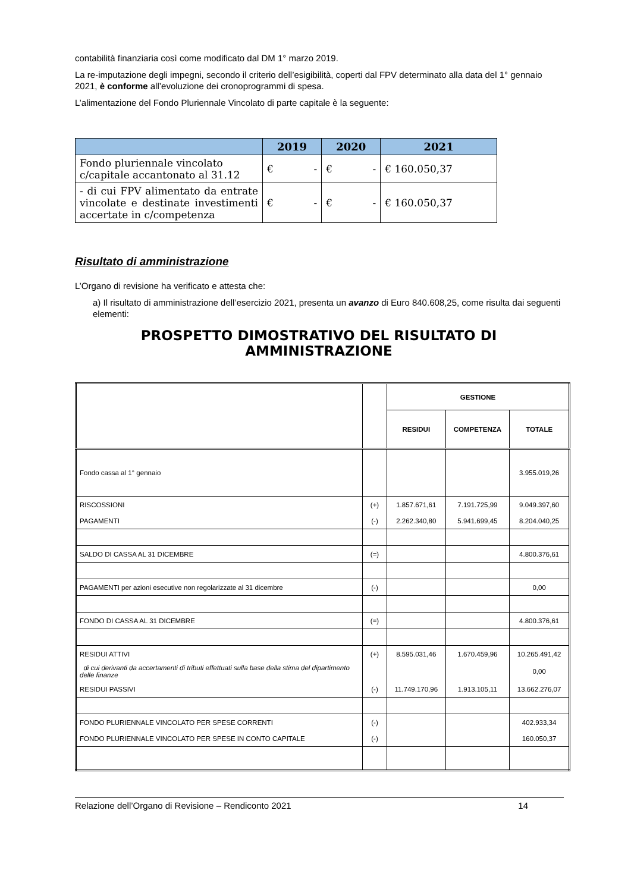contabilità finanziaria così come modificato dal DM 1° marzo 2019.
La re-imputazione degli impegni, secondo il criterio dell’esigibilità, coperti dal FPV determinato alla data del 1° gennaio 2021, è conforme all’evoluzione dei cronoprogrammi di spesa.
L’alimentazione del Fondo Pluriennale Vincolato di parte capitale è la seguente:
| | 2019 | 2020 | 2021 |
| --- | --- | --- | --- |
| Fondo pluriennale vincolato c/capitale accantonato al 31.12 | € - | € - | € 160.050,37 |
| - di cui FPV alimentato da entrate vincolate e destinate investimenti accertate in c/competenza | € - | € - | € 160.050,37 |
Risultato di amministrazione
L’Organo di revisione ha verificato e attesta che:
a) Il risultato di amministrazione dell’esercizio 2021, presenta un avanzo di Euro 840.608,25, come risulta dai seguenti elementi:
PROSPETTO DIMOSTRATIVO DEL RISULTATO DI AMMINISTRAZIONE
| | | GESTIONE | | |
| | | RESIDUI | COMPETENZA | TOTALE |
| Fondo cassa al 1° gennaio | | | | 3.955.019,26 |
| RISCOSSIONI | (+) | 1.857.671,61 | 7.191.725,99 | 9.049.397,60 |
| PAGAMENTI | (-) | 2.262.340,80 | 5.941.699,45 | 8.204.040,25 |
| SALDO DI CASSA AL 31 DICEMBRE | (=) | | | 4.800.376,61 |
| PAGAMENTI per azioni esecutive non regolarizzate al 31 dicembre | (-) | | | 0,00 |
| FONDO DI CASSA AL 31 DICEMBRE | (=) | | | 4.800.376,61 |
| RESIDUI ATTIVI | (+) | 8.595.031,46 | 1.670.459,96 | 10.265.491,42 |
| di cui derivanti da accertamenti di tributi effettuati sulla base della stima del dipartimento delle finanze | | | | 0,00 |
| RESIDUI PASSIVI | (-) | 11.749.170,96 | 1.913.105,11 | 13.662.276,07 |
| FONDO PLURIENNALE VINCOLATO PER SPESE CORRENTI | (-) | | | 402.933,34 |
| FONDO PLURIENNALE VINCOLATO PER SPESE IN CONTO CAPITALE | (-) | | | 160.050,37 |
Relazione dell’Organo di Revisione – Rendiconto 2021 14